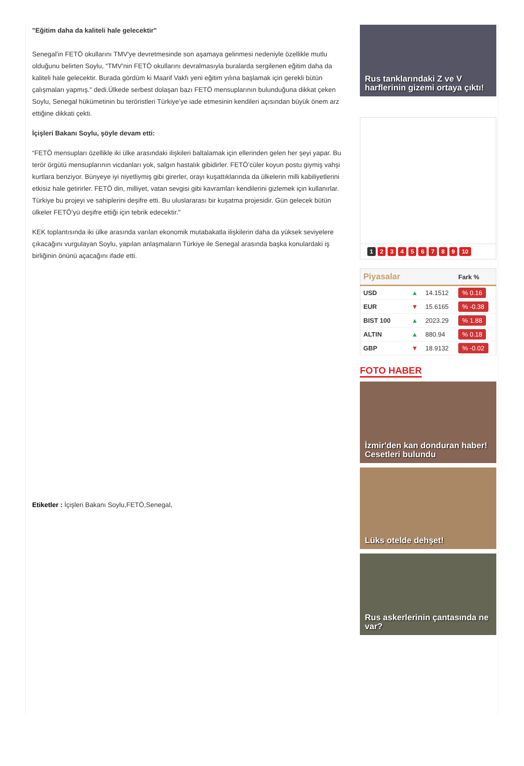"Eğitim daha da kaliteli hale gelecektir"
Senegal'in FETÖ okullarını TMV'ye devretmesinde son aşamaya gelinmesi nedeniyle özellikle mutlu olduğunu belirten Soylu, “TMV'nin FETÖ okullarını devralmasıyla buralarda sergilenen eğitim daha da kaliteli hale gelecektir. Burada gördüm ki Maarif Vakfı yeni eğitim yılına başlamak için gerekli bütün çalışmaları yapmış." dedi.Ülkede serbest dolaşan bazı FETÖ mensuplarının bulunduğuna dikkat çeken Soylu, Senegal hükümetinin bu teröristleri Türkiye’ye iade etmesinin kendileri açısından büyük önem arz ettiğine dikkati çekti.
İçişleri Bakanı Soylu, şöyle devam etti:
“FETÖ mensupları özellikle iki ülke arasındaki ilişkileri baltalamak için ellerinden gelen her şeyi yapar. Bu terör örgütü mensuplarının vicdanları yok, salgın hastalık gibidirler. FETÖ’cüler koyun postu giymiş vahşi kurtlara benziyor. Bünyeye iyi niyetliymiş gibi girerler, orayı kuşattıklarında da ülkelerin milli kabiliyetlerini etkisiz hale getirirler. FETÖ din, milliyet, vatan sevgisi gibi kavramları kendilerini gizlemek için kullanırlar. Türkiye bu projeyi ve sahiplerini deşifre etti. Bu uluslararası bir kuşatma projesidir. Gün gelecek bütün ülkeler FETÖ’yü deşifre ettiği için tebrik edecektir."
KEK toplantısında iki ülke arasında varılan ekonomik mutabakatla ilişkilerin daha da yüksek seviyelere çıkacağını vurgulayan Soylu, yapılan anlaşmaların Türkiye ile Senegal arasında başka konulardaki iş birliğinin önünü açacağını ifade etti.
Etiketler : İçişleri Bakanı Soylu,FETÖ,Senegal,
Rus tanklarındaki Z ve V harflerinin gizemi ortaya çıktı!
123456789 10
| Piyasalar | | | Fark % |
| --- | --- | --- | --- |
| USD | ▲ | 14.1512 | % 0.16 |
| EUR | ▼ | 15.6165 | % -0.38 |
| BIST 100 | ▲ | 2023.29 | % 1.88 |
| ALTIN | ▲ | 880.94 | % 0.18 |
| GBP | ▼ | 18.9132 | % -0.02 |
FOTO HABER
İzmir'den kan donduran haber! Cesetleri bulundu
Lüks otelde dehşet!
Rus askerlerinin çantasında ne var?